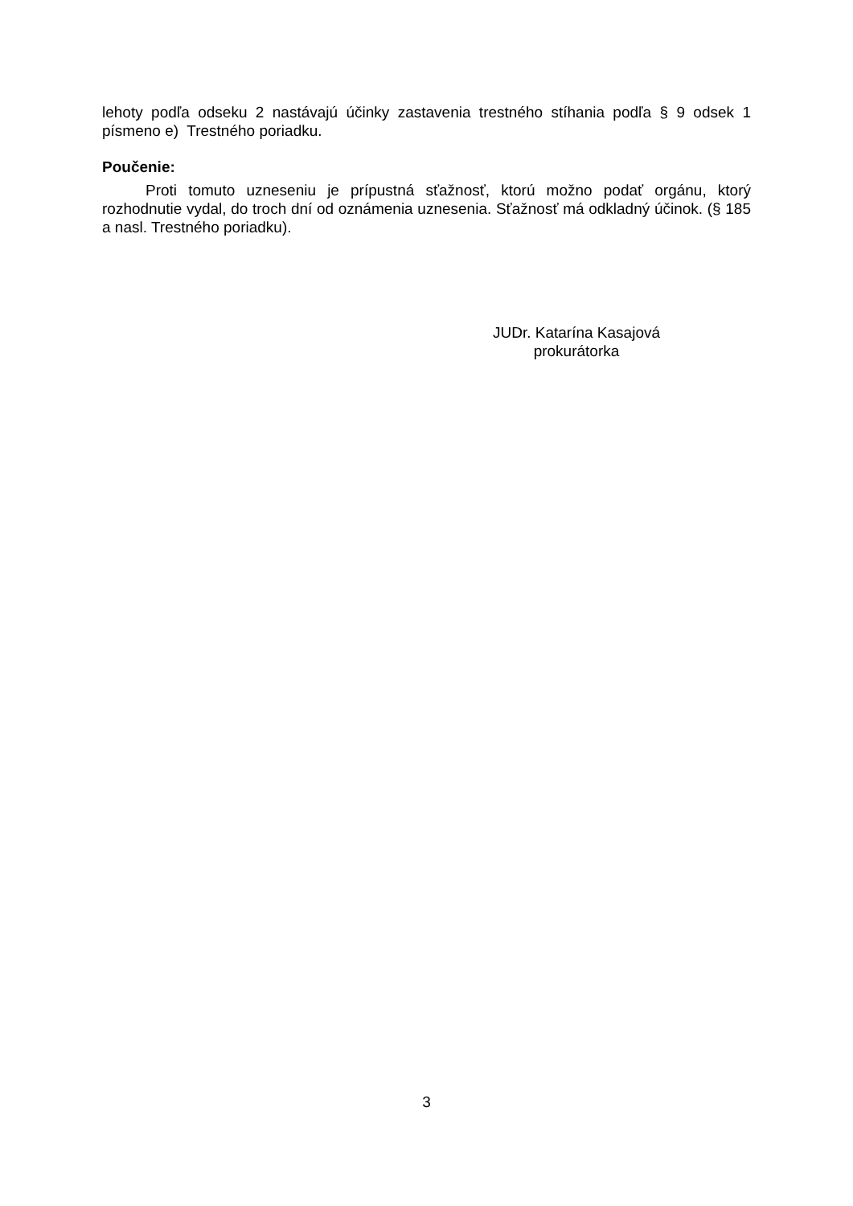lehoty podľa odseku 2 nastávajú účinky zastavenia trestného stíhania podľa § 9 odsek 1 písmeno e) Trestného poriadku.
Poučenie:
Proti tomuto uzneseniu je prípustná sťažnosť, ktorú možno podať orgánu, ktorý rozhodnutie vydal, do troch dní od oznámenia uznesenia. Sťažnosť má odkladný účinok. (§ 185 a nasl. Trestného poriadku).
JUDr. Katarína Kasajová
prokurátorka
3